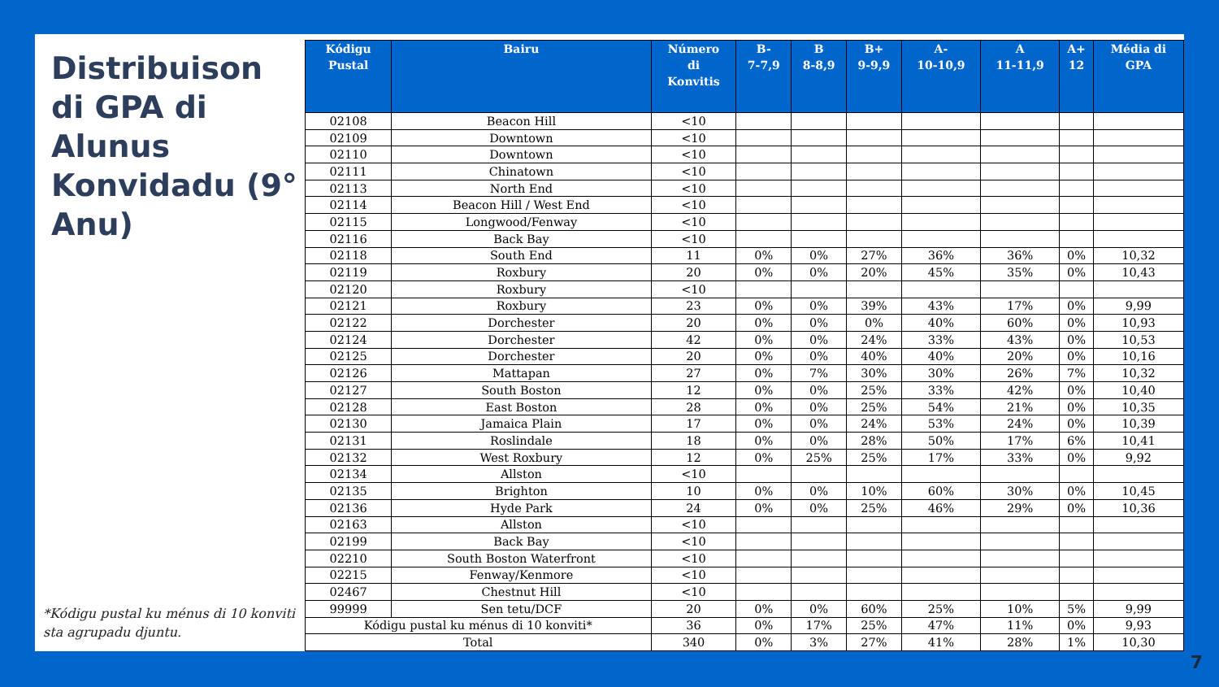Distribuison di GPA di Alunus Konvidadu (9° Anu)
*Kódigu pustal ku ménus di 10 konviti sta agrupadu djuntu.
| Kódigu Pustal | Bairu | Número di Konvitis | B- 7-7,9 | B 8-8,9 | B+ 9-9,9 | A- 10-10,9 | A 11-11,9 | A+ 12 | Média di GPA |
| --- | --- | --- | --- | --- | --- | --- | --- | --- | --- |
| 02108 | Beacon Hill | <10 | | | | | | | |
| 02109 | Downtown | <10 | | | | | | | |
| 02110 | Downtown | <10 | | | | | | | |
| 02111 | Chinatown | <10 | | | | | | | |
| 02113 | North End | <10 | | | | | | | |
| 02114 | Beacon Hill / West End | <10 | | | | | | | |
| 02115 | Longwood/Fenway | <10 | | | | | | | |
| 02116 | Back Bay | <10 | | | | | | | |
| 02118 | South End | 11 | 0% | 0% | 27% | 36% | 36% | 0% | 10,32 |
| 02119 | Roxbury | 20 | 0% | 0% | 20% | 45% | 35% | 0% | 10,43 |
| 02120 | Roxbury | <10 | | | | | | | |
| 02121 | Roxbury | 23 | 0% | 0% | 39% | 43% | 17% | 0% | 9,99 |
| 02122 | Dorchester | 20 | 0% | 0% | 0% | 40% | 60% | 0% | 10,93 |
| 02124 | Dorchester | 42 | 0% | 0% | 24% | 33% | 43% | 0% | 10,53 |
| 02125 | Dorchester | 20 | 0% | 0% | 40% | 40% | 20% | 0% | 10,16 |
| 02126 | Mattapan | 27 | 0% | 7% | 30% | 30% | 26% | 7% | 10,32 |
| 02127 | South Boston | 12 | 0% | 0% | 25% | 33% | 42% | 0% | 10,40 |
| 02128 | East Boston | 28 | 0% | 0% | 25% | 54% | 21% | 0% | 10,35 |
| 02130 | Jamaica Plain | 17 | 0% | 0% | 24% | 53% | 24% | 0% | 10,39 |
| 02131 | Roslindale | 18 | 0% | 0% | 28% | 50% | 17% | 6% | 10,41 |
| 02132 | West Roxbury | 12 | 0% | 25% | 25% | 17% | 33% | 0% | 9,92 |
| 02134 | Allston | <10 | | | | | | | |
| 02135 | Brighton | 10 | 0% | 0% | 10% | 60% | 30% | 0% | 10,45 |
| 02136 | Hyde Park | 24 | 0% | 0% | 25% | 46% | 29% | 0% | 10,36 |
| 02163 | Allston | <10 | | | | | | | |
| 02199 | Back Bay | <10 | | | | | | | |
| 02210 | South Boston Waterfront | <10 | | | | | | | |
| 02215 | Fenway/Kenmore | <10 | | | | | | | |
| 02467 | Chestnut Hill | <10 | | | | | | | |
| 99999 | Sen tetu/DCF | 20 | 0% | 0% | 60% | 25% | 10% | 5% | 9,99 |
| Kódigu pustal ku ménus di 10 konviti* | | 36 | 0% | 17% | 25% | 47% | 11% | 0% | 9,93 |
| Total | | 340 | 0% | 3% | 27% | 41% | 28% | 1% | 10,30 |
7